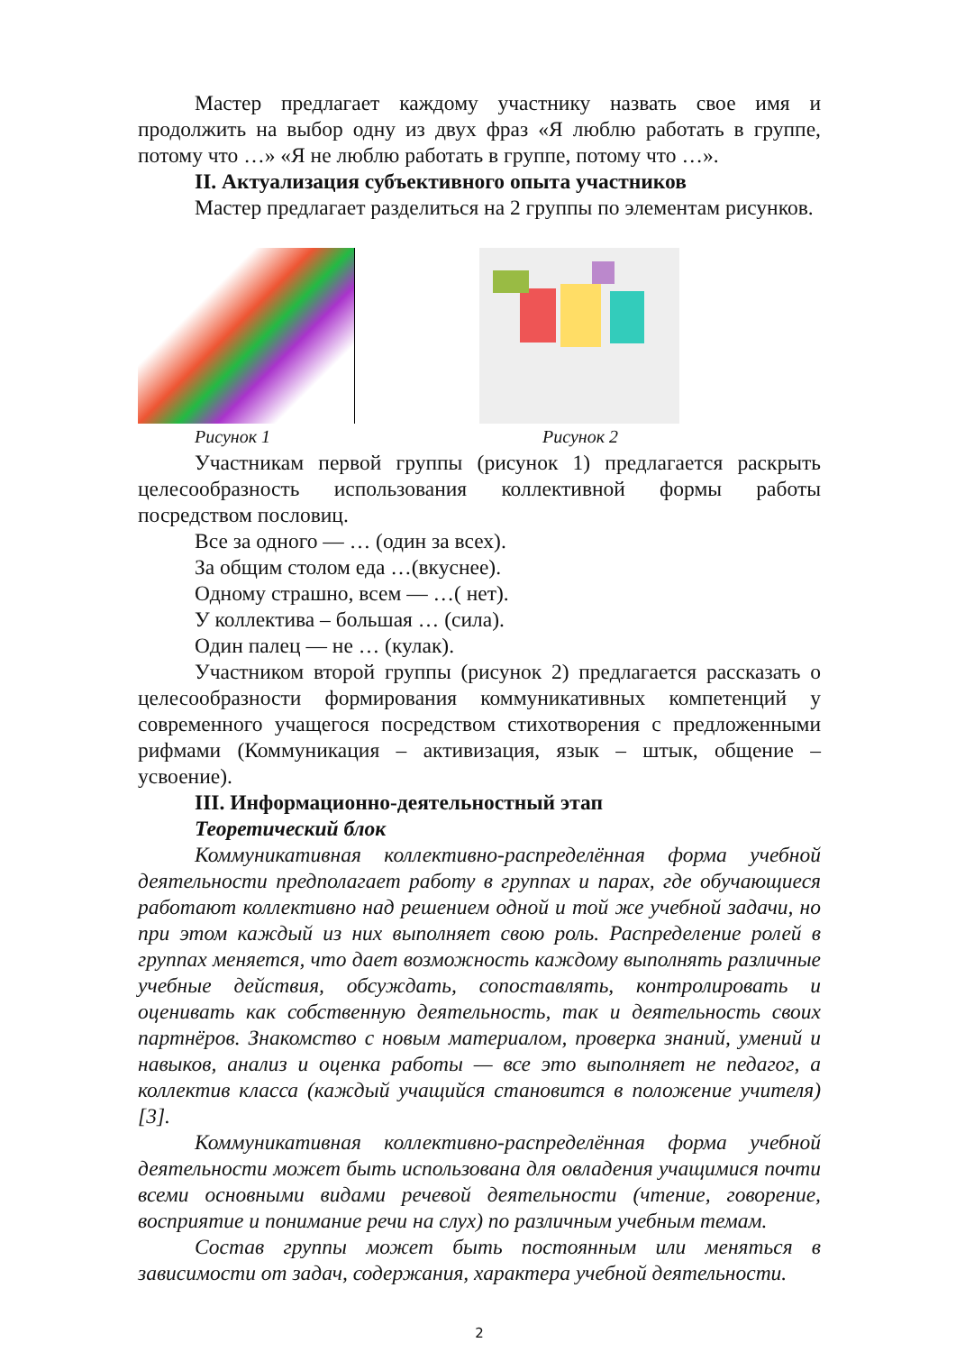Мастер предлагает каждому участнику назвать свое имя и продолжить на выбор одну из двух фраз «Я люблю работать в группе, потому что …» «Я не люблю работать в группе, потому что …».
II. Актуализация субъективного опыта участников
Мастер предлагает разделиться на 2 группы по элементам рисунков.
Рисунок 1 Рисунок 2
Участникам первой группы (рисунок 1) предлагается раскрыть целесообразность использования коллективной формы работы посредством пословиц.
Все за одного — … (один за всех).
За общим столом еда …(вкуснее).
Одному страшно, всем — …( нет).
У коллектива – большая … (сила).
Один палец — не … (кулак).
Участником второй группы (рисунок 2) предлагается рассказать о целесообразности формирования коммуникативных компетенций у современного учащегося посредством стихотворения с предложенными рифмами (Коммуникация – активизация, язык – штык, общение – усвоение).
III. Информационно-деятельностный этап
Теоретический блок
Коммуникативная коллективно-распределённая форма учебной деятельности предполагает работу в группах и парах, где обучающиеся работают коллективно над решением одной и той же учебной задачи, но при этом каждый из них выполняет свою роль. Распределение ролей в группах меняется, что дает возможность каждому выполнять различные учебные действия, обсуждать, сопоставлять, контролировать и оценивать как собственную деятельность, так и деятельность своих партнёров. Знакомство с новым материалом, проверка знаний, умений и навыков, анализ и оценка работы — все это выполняет не педагог, а коллектив класса (каждый учащийся становится в положение учителя) [3].
Коммуникативная коллективно-распределённая форма учебной деятельности может быть использована для овладения учащимися почти всеми основными видами речевой деятельности (чтение, говорение, восприятие и понимание речи на слух) по различным учебным темам.
Состав группы может быть постоянным или меняться в зависимости от задач, содержания, характера учебной деятельности.
2